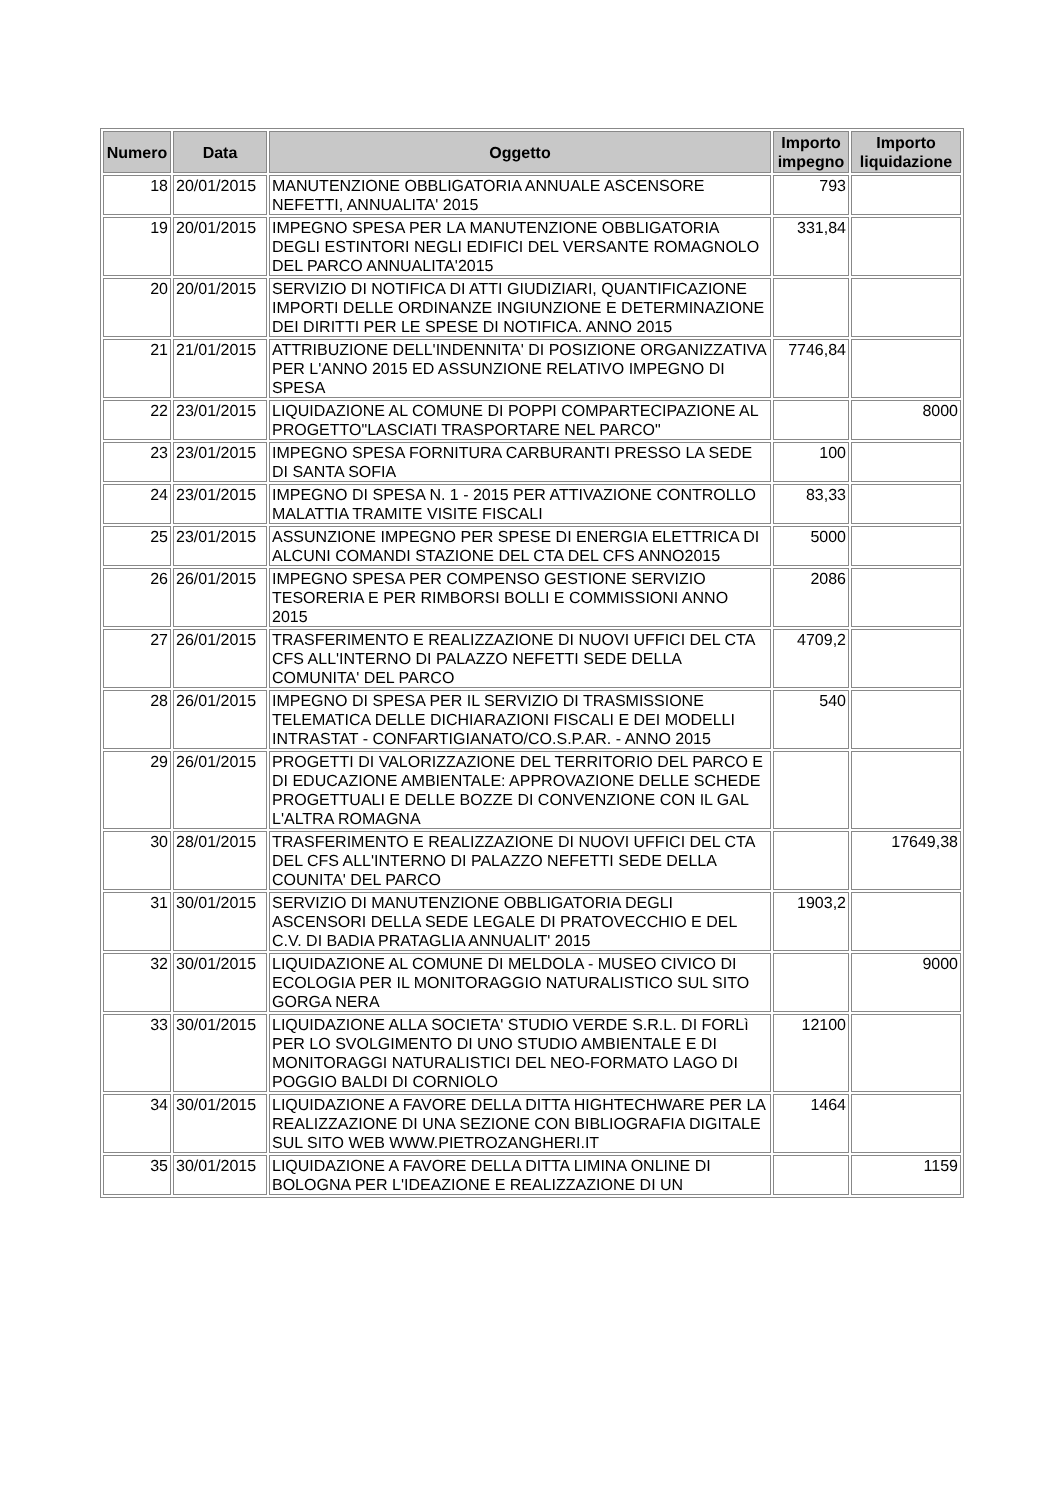| Numero | Data | Oggetto | Importo impegno | Importo liquidazione |
| --- | --- | --- | --- | --- |
| 18 | 20/01/2015 | MANUTENZIONE OBBLIGATORIA ANNUALE ASCENSORE NEFETTI, ANNUALITA' 2015 | 793 | |
| 19 | 20/01/2015 | IMPEGNO SPESA PER LA MANUTENZIONE OBBLIGATORIA DEGLI ESTINTORI NEGLI EDIFICI DEL VERSANTE ROMAGNOLO DEL PARCO ANNUALITA'2015 | 331,84 | |
| 20 | 20/01/2015 | SERVIZIO DI NOTIFICA DI ATTI GIUDIZIARI, QUANTIFICAZIONE IMPORTI DELLE ORDINANZE INGIUNZIONE E DETERMINAZIONE DEI DIRITTI PER LE SPESE DI NOTIFICA. ANNO 2015 | | |
| 21 | 21/01/2015 | ATTRIBUZIONE DELL'INDENNITA' DI POSIZIONE ORGANIZZATIVA PER L'ANNO 2015 ED ASSUNZIONE RELATIVO IMPEGNO DI SPESA | 7746,84 | |
| 22 | 23/01/2015 | LIQUIDAZIONE AL COMUNE DI POPPI COMPARTECIPAZIONE AL PROGETTO"LASCIATI TRASPORTARE NEL PARCO" | | 8000 |
| 23 | 23/01/2015 | IMPEGNO SPESA FORNITURA CARBURANTI PRESSO LA SEDE DI SANTA SOFIA | 100 | |
| 24 | 23/01/2015 | IMPEGNO DI SPESA N. 1 - 2015 PER ATTIVAZIONE CONTROLLO MALATTIA TRAMITE VISITE FISCALI | 83,33 | |
| 25 | 23/01/2015 | ASSUNZIONE IMPEGNO PER SPESE DI ENERGIA ELETTRICA DI ALCUNI COMANDI STAZIONE DEL CTA DEL CFS ANNO2015 | 5000 | |
| 26 | 26/01/2015 | IMPEGNO SPESA PER COMPENSO GESTIONE SERVIZIO TESORERIA E PER RIMBORSI BOLLI E COMMISSIONI ANNO 2015 | 2086 | |
| 27 | 26/01/2015 | TRASFERIMENTO E REALIZZAZIONE DI NUOVI UFFICI DEL CTA CFS ALL'INTERNO DI PALAZZO NEFETTI SEDE DELLA COMUNITA' DEL PARCO | 4709,2 | |
| 28 | 26/01/2015 | IMPEGNO DI SPESA PER IL SERVIZIO DI TRASMISSIONE TELEMATICA DELLE DICHIARAZIONI FISCALI E DEI MODELLI INTRASTAT - CONFARTIGIANATO/CO.S.P.AR. - ANNO 2015 | 540 | |
| 29 | 26/01/2015 | PROGETTI DI VALORIZZAZIONE DEL TERRITORIO DEL PARCO E DI EDUCAZIONE AMBIENTALE: APPROVAZIONE DELLE SCHEDE PROGETTUALI E DELLE BOZZE DI CONVENZIONE CON IL GAL L'ALTRA ROMAGNA | | |
| 30 | 28/01/2015 | TRASFERIMENTO E REALIZZAZIONE DI NUOVI UFFICI DEL CTA DEL CFS ALL'INTERNO DI PALAZZO NEFETTI SEDE DELLA COUNITA' DEL PARCO | | 17649,38 |
| 31 | 30/01/2015 | SERVIZIO DI MANUTENZIONE OBBLIGATORIA DEGLI ASCENSORI DELLA SEDE LEGALE DI PRATOVECCHIO E DEL C.V. DI BADIA PRATAGLIA ANNUALIT' 2015 | 1903,2 | |
| 32 | 30/01/2015 | LIQUIDAZIONE AL COMUNE DI MELDOLA - MUSEO CIVICO DI ECOLOGIA PER IL MONITORAGGIO NATURALISTICO SUL SITO GORGA NERA | | 9000 |
| 33 | 30/01/2015 | LIQUIDAZIONE ALLA SOCIETA' STUDIO VERDE S.R.L. DI FORLì PER LO SVOLGIMENTO DI UNO STUDIO AMBIENTALE E DI MONITORAGGI NATURALISTICI DEL NEO-FORMATO LAGO DI POGGIO BALDI DI CORNIOLO | 12100 | |
| 34 | 30/01/2015 | LIQUIDAZIONE A FAVORE DELLA DITTA HIGHTECHWARE PER LA REALIZZAZIONE DI UNA SEZIONE CON BIBLIOGRAFIA DIGITALE SUL SITO WEB WWW.PIETROZANGHERI.IT | 1464 | |
| 35 | 30/01/2015 | LIQUIDAZIONE A FAVORE DELLA DITTA LIMINA ONLINE DI BOLOGNA PER L'IDEAZIONE E REALIZZAZIONE DI UN | | 1159 |